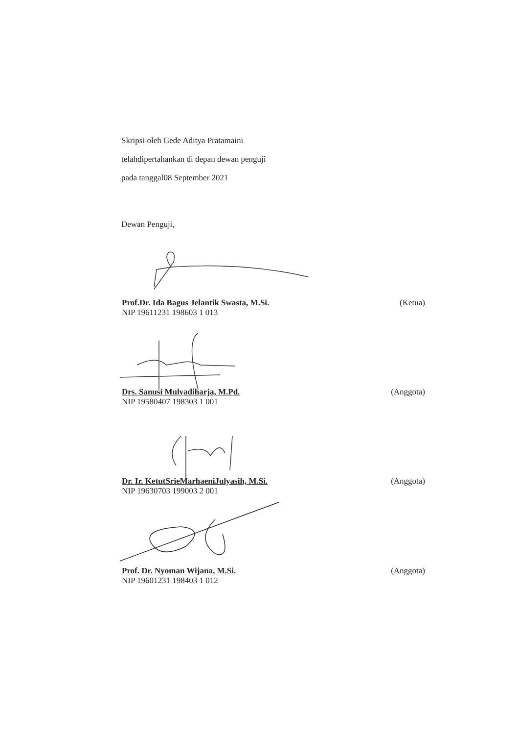Skripsi oleh Gede Aditya Pratamaini
telahdipertahankan di depan dewan penguji
pada tanggal08 September 2021
Dewan Penguji,
Prof.Dr. Ida Bagus Jelantik Swasta, M.Si. (Ketua)
NIP 19611231 198603 1 013
Drs. Sanusi Mulyadiharja, M.Pd. (Anggota)
NIP 19580407 198303 1 001
Dr. Ir. KetutSrieMarhaeniJulyasih, M.Si. (Anggota)
NIP 19630703 199003 2 001
Prof. Dr. Nyoman Wijana, M.Si. (Anggota)
NIP 19601231 198403 1 012